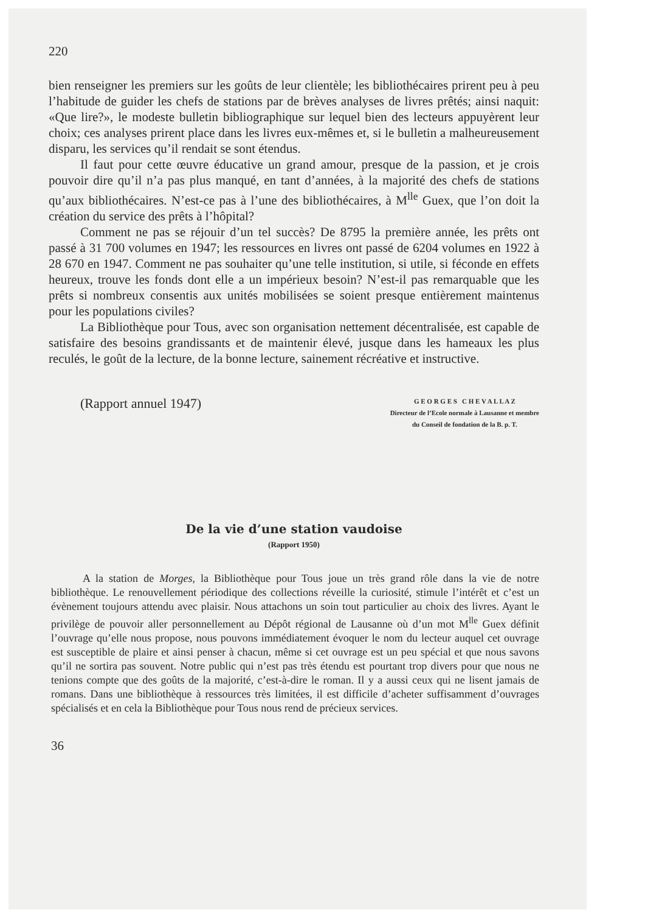220
bien renseigner les premiers sur les goûts de leur clientèle; les bibliothécaires prirent peu à peu l’habitude de guider les chefs de stations par de brèves analyses de livres prêtés; ainsi naquit: «Que lire?», le modeste bulletin bibliographique sur lequel bien des lecteurs appuyèrent leur choix; ces analyses prirent place dans les livres eux-mêmes et, si le bulletin a malheureusement disparu, les services qu’il rendait se sont étendus.
Il faut pour cette œuvre éducative un grand amour, presque de la passion, et je crois pouvoir dire qu’il n’a pas plus manqué, en tant d’années, à la majorité des chefs de stations qu’aux bibliothécaires. N’est-ce pas à l’une des bibliothécaires, à M<sup>lle</sup> Guex, que l’on doit la création du service des prêts à l’hôpital?
Comment ne pas se réjouir d’un tel succès? De 8795 la première année, les prêts ont passé à 31 700 volumes en 1947; les ressources en livres ont passé de 6204 volumes en 1922 à 28 670 en 1947. Comment ne pas souhaiter qu’une telle institution, si utile, si féconde en effets heureux, trouve les fonds dont elle a un impérieux besoin? N’est-il pas remarquable que les prêts si nombreux consentis aux unités mobilisées se soient presque entièrement maintenus pour les populations civiles?
La Bibliothèque pour Tous, avec son organisation nettement décentralisée, est capable de satisfaire des besoins grandissants et de maintenir élevé, jusque dans les hameaux les plus reculés, le goût de la lecture, de la bonne lecture, sainement récréative et instructive.
(Rapport annuel 1947)
G E O R G E S C H E V A L L A Z
Directeur de l’Ecole normale à Lausanne et membre
du Conseil de fondation de la B. p. T.
De la vie d’une station vaudoise
(Rapport 1950)
A la station de Morges, la Bibliothèque pour Tous joue un très grand rôle dans la vie de notre bibliothèque. Le renouvellement périodique des collections réveille la curiosité, stimule l’intérêt et c’est un évènement toujours attendu avec plaisir. Nous attachons un soin tout particulier au choix des livres. Ayant le privilège de pouvoir aller personnellement au Dépôt régional de Lausanne où d’un mot M<sup>lle</sup> Guex définit l’ouvrage qu’elle nous propose, nous pouvons immédiatement évoquer le nom du lecteur auquel cet ouvrage est susceptible de plaire et ainsi penser à chacun, même si cet ouvrage est un peu spécial et que nous savons qu’il ne sortira pas souvent. Notre public qui n’est pas très étendu est pourtant trop divers pour que nous ne tenions compte que des goûts de la majorité, c’est-à-dire le roman. Il y a aussi ceux qui ne lisent jamais de romans. Dans une bibliothèque à ressources très limitées, il est difficile d’acheter suffisamment d’ouvrages spécialisés et en cela la Bibliothèque pour Tous nous rend de précieux services.
36